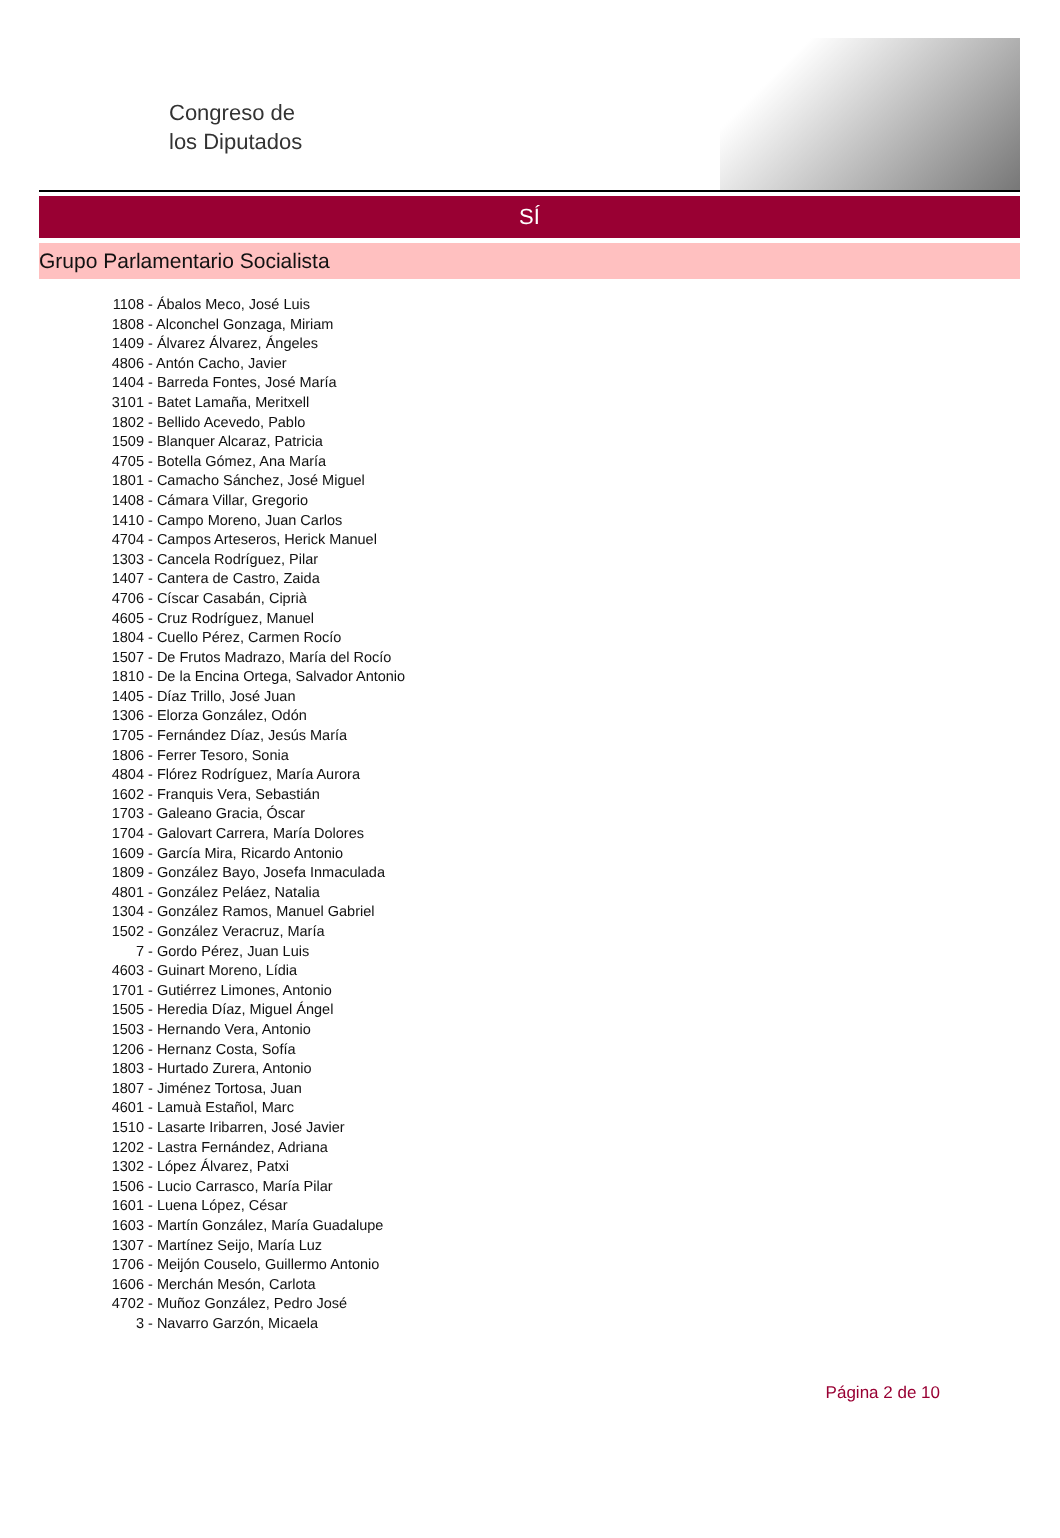Congreso de
los Diputados
SÍ
Grupo Parlamentario Socialista
1108 - Ábalos Meco, José Luis
1808 - Alconchel Gonzaga, Miriam
1409 - Álvarez Álvarez, Ángeles
4806 - Antón Cacho, Javier
1404 - Barreda Fontes, José María
3101 - Batet Lamaña, Meritxell
1802 - Bellido Acevedo, Pablo
1509 - Blanquer Alcaraz, Patricia
4705 - Botella Gómez, Ana María
1801 - Camacho Sánchez, José Miguel
1408 - Cámara Villar, Gregorio
1410 - Campo Moreno, Juan Carlos
4704 - Campos Arteseros, Herick Manuel
1303 - Cancela Rodríguez, Pilar
1407 - Cantera de Castro, Zaida
4706 - Císcar Casabán, Ciprià
4605 - Cruz Rodríguez, Manuel
1804 - Cuello Pérez, Carmen Rocío
1507 - De Frutos Madrazo, María del Rocío
1810 - De la Encina Ortega, Salvador Antonio
1405 - Díaz Trillo, José Juan
1306 - Elorza González, Odón
1705 - Fernández Díaz, Jesús María
1806 - Ferrer Tesoro, Sonia
4804 - Flórez Rodríguez, María Aurora
1602 - Franquis Vera, Sebastián
1703 - Galeano Gracia, Óscar
1704 - Galovart Carrera, María Dolores
1609 - García Mira, Ricardo Antonio
1809 - González Bayo, Josefa Inmaculada
4801 - González Peláez, Natalia
1304 - González Ramos, Manuel Gabriel
1502 - González Veracruz, María
7 - Gordo Pérez, Juan Luis
4603 - Guinart Moreno, Lídia
1701 - Gutiérrez Limones, Antonio
1505 - Heredia Díaz, Miguel Ángel
1503 - Hernando Vera, Antonio
1206 - Hernanz Costa, Sofía
1803 - Hurtado Zurera, Antonio
1807 - Jiménez Tortosa, Juan
4601 - Lamuà Estañol, Marc
1510 - Lasarte Iribarren, José Javier
1202 - Lastra Fernández, Adriana
1302 - López Álvarez, Patxi
1506 - Lucio Carrasco, María Pilar
1601 - Luena López, César
1603 - Martín González, María Guadalupe
1307 - Martínez Seijo, María Luz
1706 - Meijón Couselo, Guillermo Antonio
1606 - Merchán Mesón, Carlota
4702 - Muñoz González, Pedro José
3 - Navarro Garzón, Micaela
Página 2 de 10